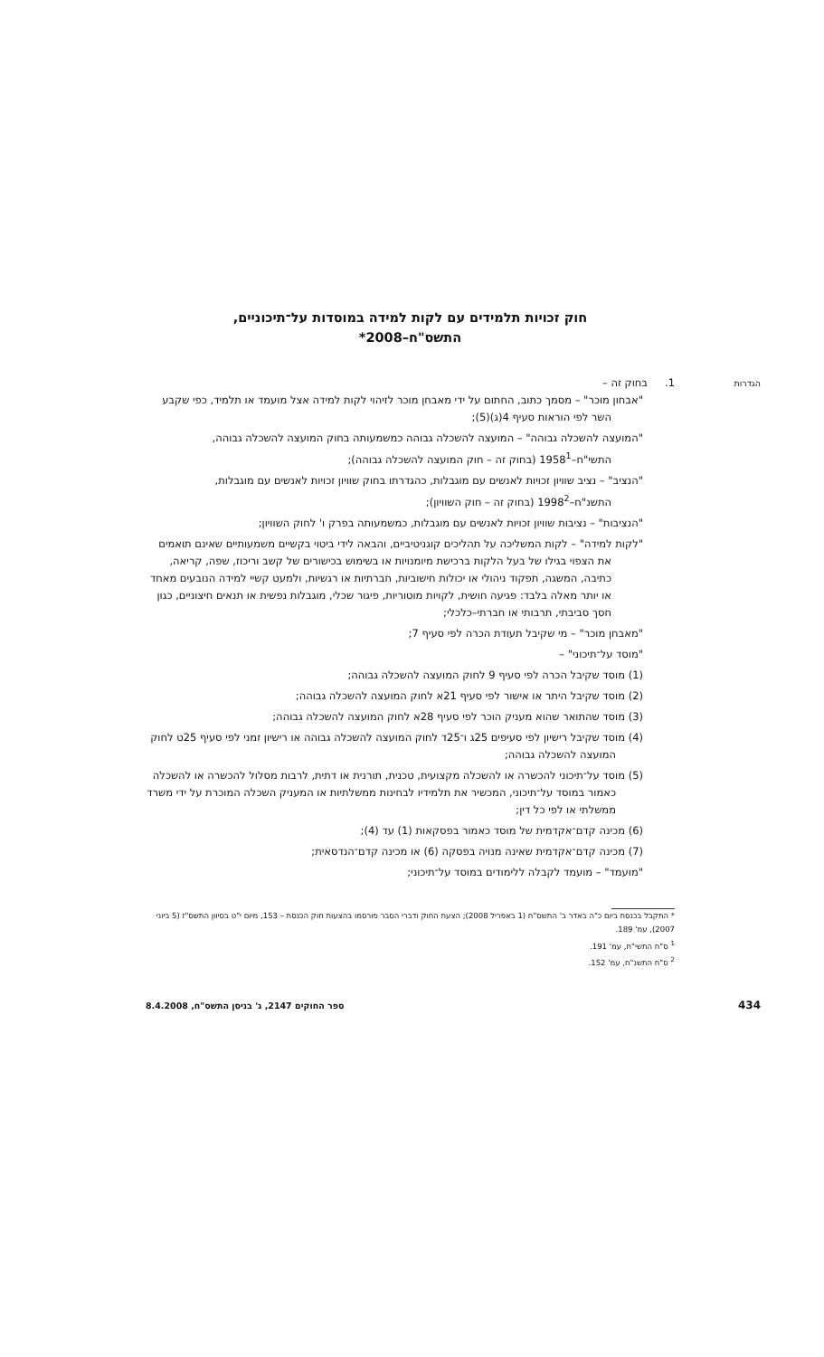חוק זכויות תלמידים עם לקות למידה במוסדות על־תיכוניים,
התשס"ח–2008*
הגדרות 1. בחוק זה –
"אבחון מוכר" – מסמך כתוב, החתום על ידי מאבחן מוכר לזיהוי לקות למידה אצל מועמד או תלמיד, כפי שקבע השר לפי הוראות סעיף 4(ג)(5);
"המועצה להשכלה גבוהה" – המועצה להשכלה גבוהה כמשמעותה בחוק המועצה להשכלה גבוהה, התשי"ח–1958<sup>1</sup> (בחוק זה – חוק המועצה להשכלה גבוהה);
"הנציב" – נציב שוויון זכויות לאנשים עם מוגבלות, כהגדרתו בחוק שוויון זכויות לאנשים עם מוגבלות, התשנ"ח–1998<sup>2</sup> (בחוק זה – חוק השוויון);
"הנציבות" – נציבות שוויון זכויות לאנשים עם מוגבלות, כמשמעותה בפרק ו' לחוק השוויון;
"לקות למידה" – לקות המשליכה על תהליכים קוגניטיביים, והבאה לידי ביטוי בקשיים משמעותיים שאינם תואמים את הצפוי בגילו של בעל הלקות ברכישת מיומנויות או בשימוש בכישורים של קשב וריכוז, שפה, קריאה, כתיבה, המשגה, תפקוד ניהולי או יכולות חישוביות, חברתיות או רגשיות, ולמעט קשיי למידה הנובעים מאחד או יותר מאלה בלבד: פגיעה חושית, לקויות מוטוריות, פיגור שכלי, מוגבלות נפשית או תנאים חיצוניים, כגון חסך סביבתי, תרבותי או חברתי–כלכלי;
"מאבחן מוכר" – מי שקיבל תעודת הכרה לפי סעיף 7;
"מוסד על־תיכוני" –
(1) מוסד שקיבל הכרה לפי סעיף 9 לחוק המועצה להשכלה גבוהה;
(2) מוסד שקיבל היתר או אישור לפי סעיף 21א לחוק המועצה להשכלה גבוהה;
(3) מוסד שהתואר שהוא מעניק הוכר לפי סעיף 28א לחוק המועצה להשכלה גבוהה;
(4) מוסד שקיבל רישיון לפי סעיפים 25ג ו־25ד לחוק המועצה להשכלה גבוהה או רישיון זמני לפי סעיף 25ט לחוק המועצה להשכלה גבוהה;
(5) מוסד על־תיכוני להכשרה או להשכלה מקצועית, טכנית, תורנית או דתית, לרבות מסלול להכשרה או להשכלה כאמור במוסד על־תיכוני, המכשיר את תלמידיו לבחינות ממשלתיות או המעניק השכלה המוכרת על ידי משרד ממשלתי או לפי כל דין;
(6) מכינה קדם־אקדמית של מוסד כאמור בפסקאות (1) עד (4);
(7) מכינה קדם־אקדמית שאינה מנויה בפסקה (6) או מכינה קדם־הנדסאית;
"מועמד" – מועמד לקבלה ללימודים במוסד על־תיכוני;
* התקבל בכנסת ביום כ"ה באדר ב' התשס"ח (1 באפריל 2008); הצעת החוק ודברי הסבר פורסמו בהצעות חוק הכנסת – 153, מיום י"ט בסיוון התשס"ז (5 ביוני 2007), עמ' 189.
<sup>1</sup> ס"ח התשי"ח, עמ' 191.
<sup>2</sup> ס"ח התשנ"ח, עמ' 152.
434 ספר החוקים 2147, ג' בניסן התשס"ח, 8.4.2008